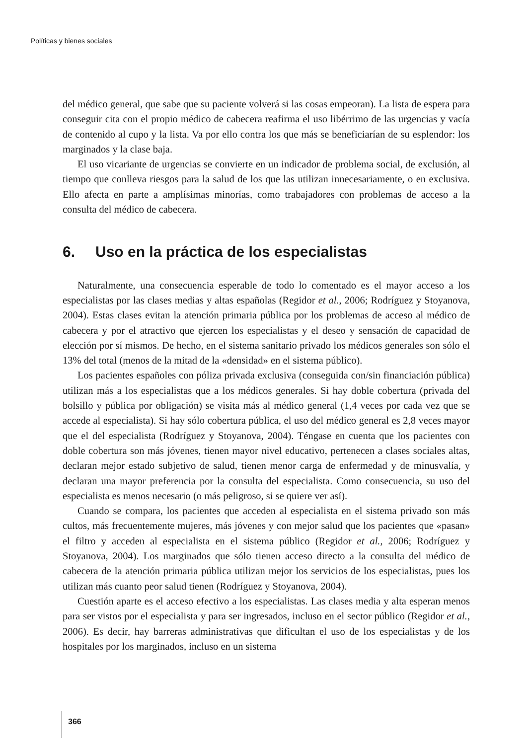Políticas y bienes sociales
del médico general, que sabe que su paciente volverá si las cosas empeoran). La lista de espera para conseguir cita con el propio médico de cabecera reafirma el uso libérrimo de las urgencias y vacía de contenido al cupo y la lista. Va por ello contra los que más se beneficiarían de su esplendor: los marginados y la clase baja.
El uso vicariante de urgencias se convierte en un indicador de problema social, de exclusión, al tiempo que conlleva riesgos para la salud de los que las utilizan innecesariamente, o en exclusiva. Ello afecta en parte a amplísimas minorías, como trabajadores con problemas de acceso a la consulta del médico de cabecera.
6. Uso en la práctica de los especialistas
Naturalmente, una consecuencia esperable de todo lo comentado es el mayor acceso a los especialistas por las clases medias y altas españolas (Regidor et al., 2006; Rodríguez y Stoyanova, 2004). Estas clases evitan la atención primaria pública por los problemas de acceso al médico de cabecera y por el atractivo que ejercen los especialistas y el deseo y sensación de capacidad de elección por sí mismos. De hecho, en el sistema sanitario privado los médicos generales son sólo el 13% del total (menos de la mitad de la «densidad» en el sistema público).
Los pacientes españoles con póliza privada exclusiva (conseguida con/sin financiación pública) utilizan más a los especialistas que a los médicos generales. Si hay doble cobertura (privada del bolsillo y pública por obligación) se visita más al médico general (1,4 veces por cada vez que se accede al especialista). Si hay sólo cobertura pública, el uso del médico general es 2,8 veces mayor que el del especialista (Rodríguez y Stoyanova, 2004). Téngase en cuenta que los pacientes con doble cobertura son más jóvenes, tienen mayor nivel educativo, pertenecen a clases sociales altas, declaran mejor estado subjetivo de salud, tienen menor carga de enfermedad y de minusvalía, y declaran una mayor preferencia por la consulta del especialista. Como consecuencia, su uso del especialista es menos necesario (o más peligroso, si se quiere ver así).
Cuando se compara, los pacientes que acceden al especialista en el sistema privado son más cultos, más frecuentemente mujeres, más jóvenes y con mejor salud que los pacientes que «pasan» el filtro y acceden al especialista en el sistema público (Regidor et al., 2006; Rodríguez y Stoyanova, 2004). Los marginados que sólo tienen acceso directo a la consulta del médico de cabecera de la atención primaria pública utilizan mejor los servicios de los especialistas, pues los utilizan más cuanto peor salud tienen (Rodríguez y Stoyanova, 2004).
Cuestión aparte es el acceso efectivo a los especialistas. Las clases media y alta esperan menos para ser vistos por el especialista y para ser ingresados, incluso en el sector público (Regidor et al., 2006). Es decir, hay barreras administrativas que dificultan el uso de los especialistas y de los hospitales por los marginados, incluso en un sistema
366